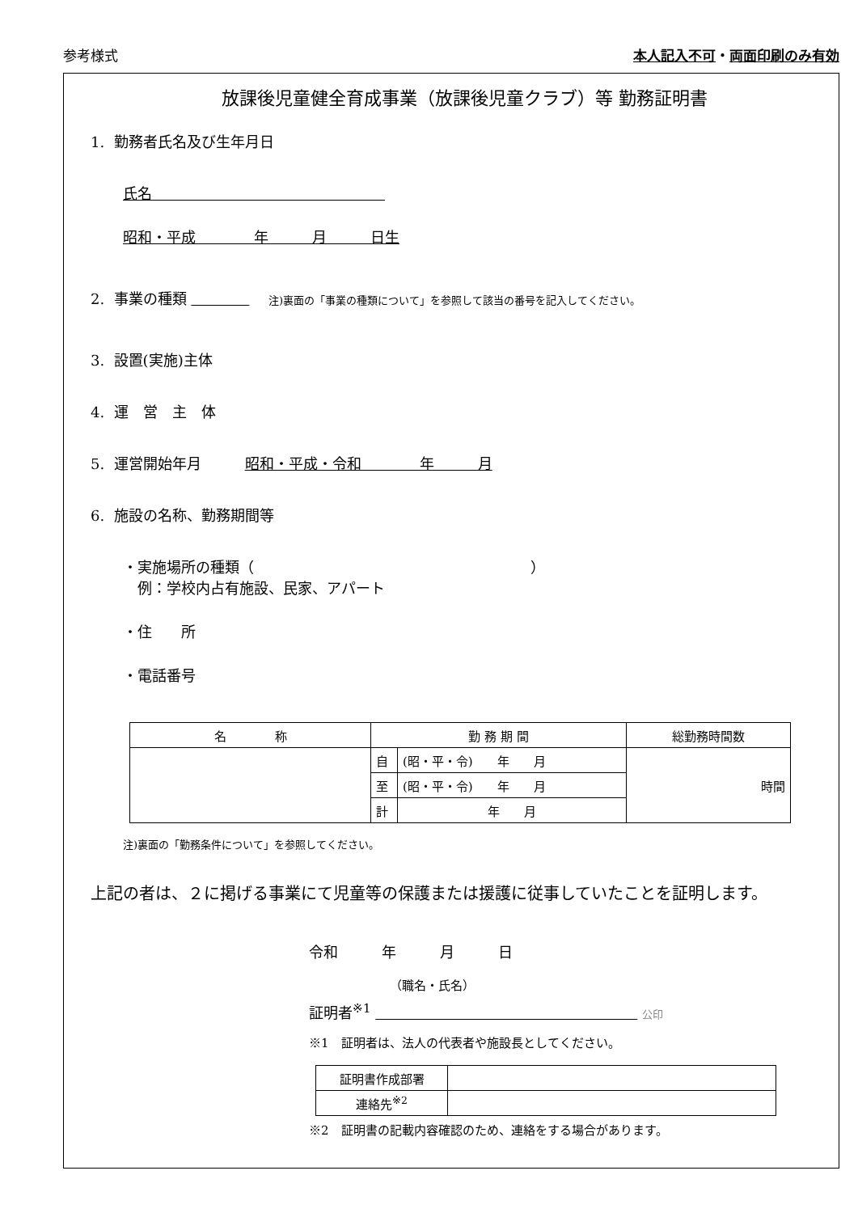参考様式 本人記入不可・両面印刷のみ有効
放課後児童健全育成事業（放課後児童クラブ）等 勤務証明書
1. 勤務者氏名及び生年月日
氏名                
昭和・平成    年   月   日生
2. 事業の種類       注)裏面の「事業の種類について」を参照して該当の番号を記入してください。
3. 設置(実施)主体
4. 運　営　主　体
5. 運営開始年月   昭和・平成・令和    年   月
6. 施設の名称、勤務期間等
・実施場所の種類（                   ）
 例：学校内占有施設、民家、アパート
・住　　所
・電話番号
| 名 称 | 勤 務 期 間 | | 総勤務時間数 |
| --- | --- | --- | --- |
| | 自 | (昭・平・令) 年 月 | 時間 |
| | 至 | (昭・平・令) 年 月 | |
| | 計 | 年 月 | |
注)裏面の「勤務条件について」を参照してください。
上記の者は、２に掲げる事業にて児童等の保護または援護に従事していたことを証明します。
令和   年   月   日
（職名・氏名）
証明者<sup>※1</sup>                    公印
※1　証明者は、法人の代表者や施設長としてください。
| 証明書作成部署 | |
| 連絡先<sup>※2</sup> | |
※2　証明書の記載内容確認のため、連絡をする場合があります。